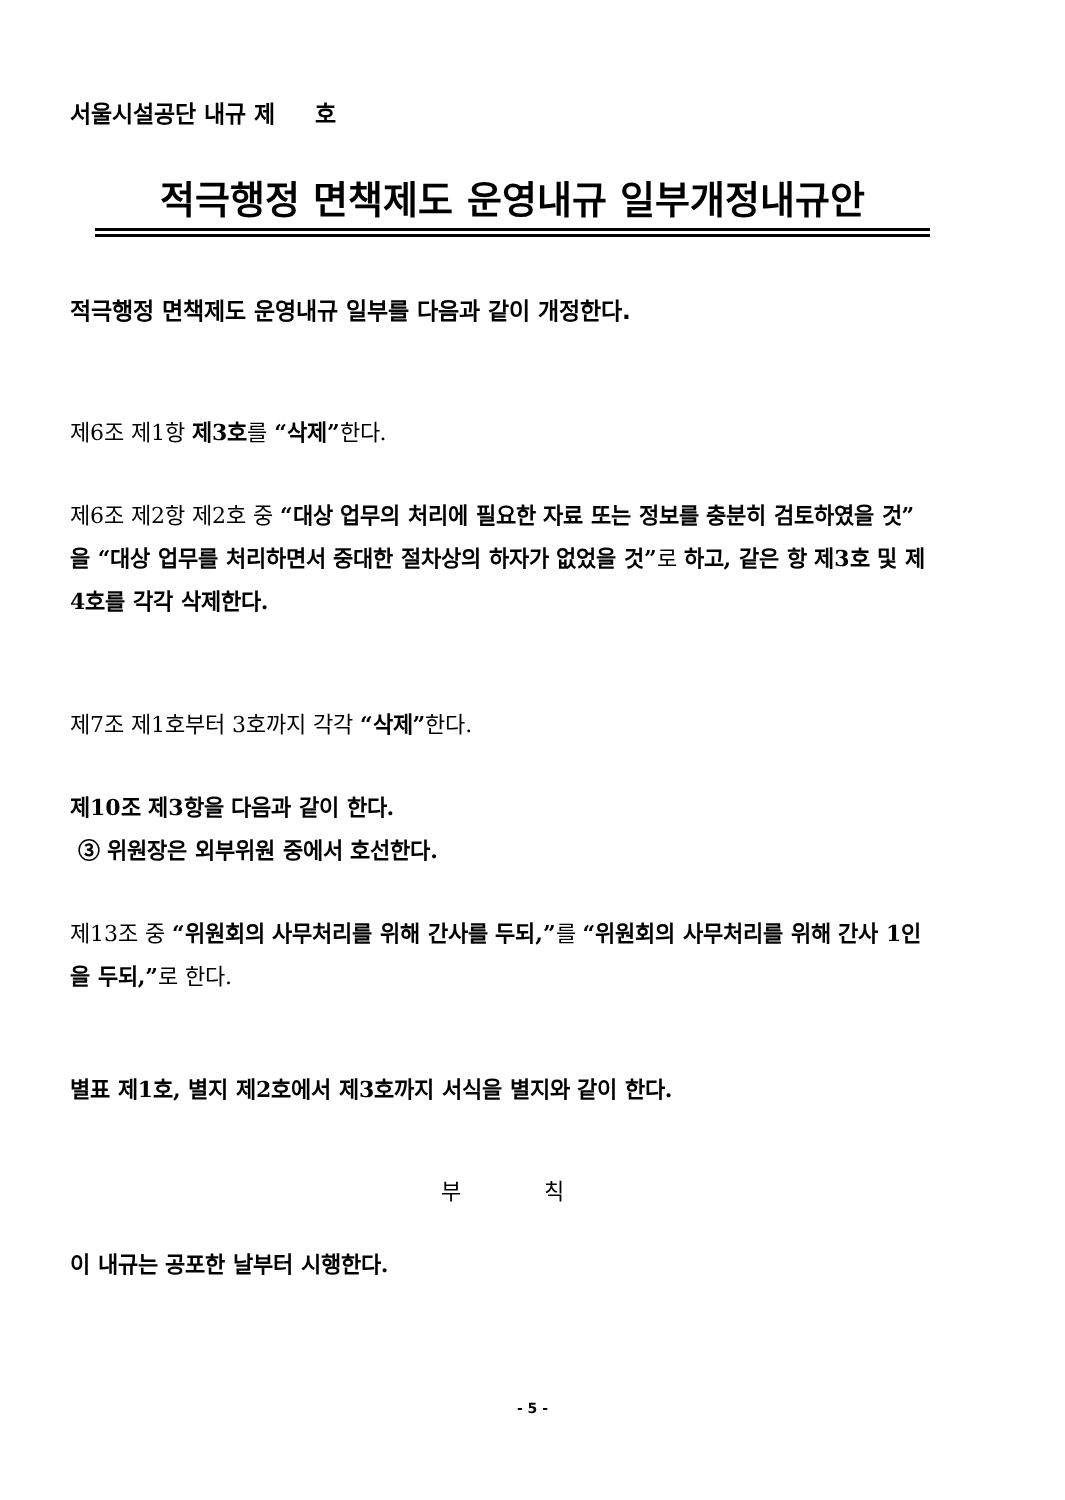서울시설공단 내규 제 호
적극행정 면책제도 운영내규 일부개정내규안
적극행정 면책제도 운영내규 일부를 다음과 같이 개정한다.
제6조 제1항 제3호를 “삭제”한다.
제6조 제2항 제2호 중 “대상 업무의 처리에 필요한 자료 또는 정보를 충분히 검토하였을 것” 을 “대상 업무를 처리하면서 중대한 절차상의 하자가 없었을 것”로 하고, 같은 항 제3호 및 제4호를 각각 삭제한다.
제7조 제1호부터 3호까지 각각 “삭제”한다.
제10조 제3항을 다음과 같이 한다.
③ 위원장은 외부위원 중에서 호선한다.
제13조 중 “위원회의 사무처리를 위해 간사를 두되,”를 “위원회의 사무처리를 위해 간사 1인을 두되,”로 한다.
별표 제1호, 별지 제2호에서 제3호까지 서식을 별지와 같이 한다.
부 칙
이 내규는 공포한 날부터 시행한다.
- 5 -